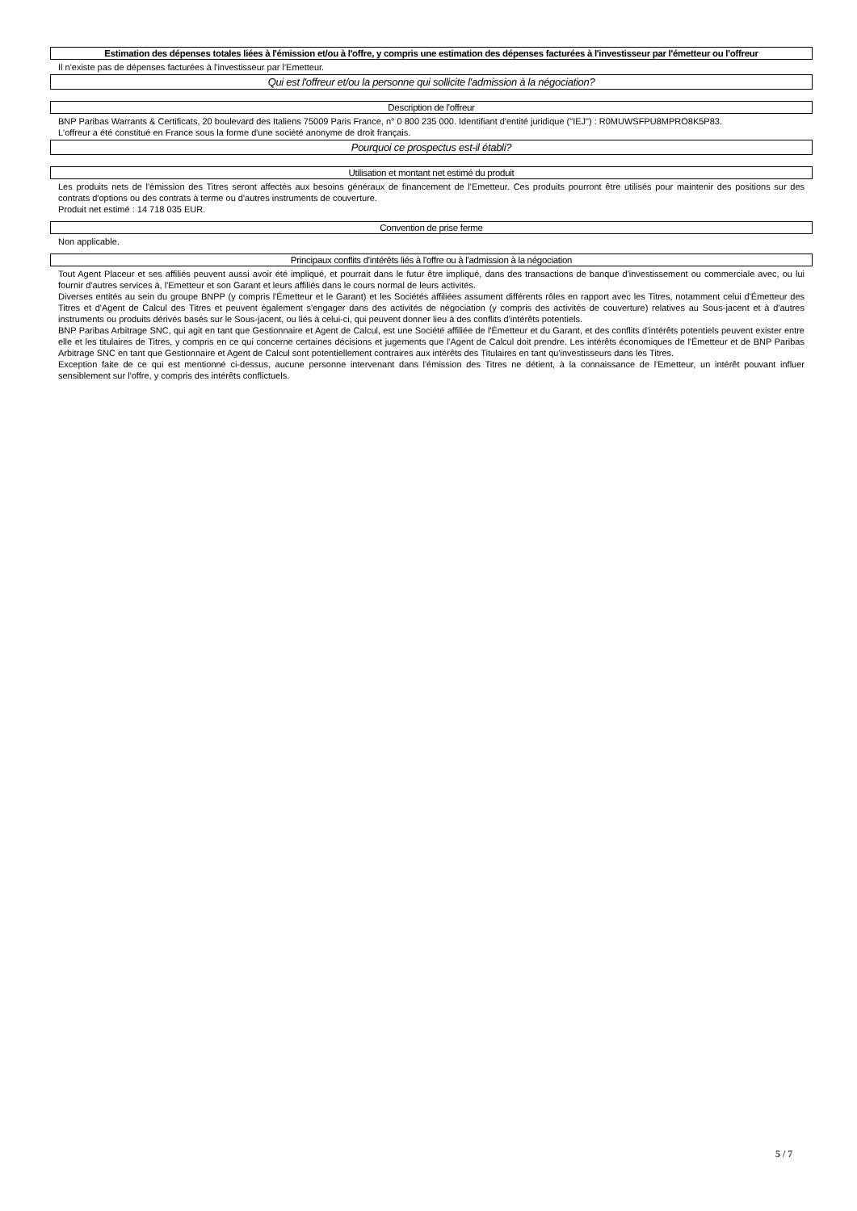Estimation des dépenses totales liées à l'émission et/ou à l'offre, y compris une estimation des dépenses facturées à l'investisseur par l'émetteur ou l'offreur
Il n'existe pas de dépenses facturées à l'investisseur par l'Emetteur.
Qui est l'offreur et/ou la personne qui sollicite l'admission à la négociation?
Description de l'offreur
BNP Paribas Warrants & Certificats, 20 boulevard des Italiens 75009 Paris France, n° 0 800 235 000. Identifiant d'entité juridique ("IEJ") : R0MUWSFPU8MPRO8K5P83.
L'offreur a été constitué en France sous la forme d'une société anonyme de droit français.
Pourquoi ce prospectus est-il établi?
Utilisation et montant net estimé du produit
Les produits nets de l'émission des Titres seront affectés aux besoins généraux de financement de l'Emetteur. Ces produits pourront être utilisés pour maintenir des positions sur des contrats d'options ou des contrats à terme ou d'autres instruments de couverture.
Produit net estimé : 14 718 035 EUR.
Convention de prise ferme
Non applicable.
Principaux conflits d'intérêts liés à l'offre ou à l'admission à la négociation
Tout Agent Placeur et ses affiliés peuvent aussi avoir été impliqué, et pourrait dans le futur être impliqué, dans des transactions de banque d'investissement ou commerciale avec, ou lui fournir d'autres services à, l'Emetteur et son Garant et leurs affiliés dans le cours normal de leurs activités.
Diverses entités au sein du groupe BNPP (y compris l'Émetteur et le Garant) et les Sociétés affiliées assument différents rôles en rapport avec les Titres, notamment celui d'Émetteur des Titres et d'Agent de Calcul des Titres et peuvent également s'engager dans des activités de négociation (y compris des activités de couverture) relatives au Sous-jacent et à d'autres instruments ou produits dérivés basés sur le Sous-jacent, ou liés à celui-ci, qui peuvent donner lieu à des conflits d'intérêts potentiels.
BNP Paribas Arbitrage SNC, qui agit en tant que Gestionnaire et Agent de Calcul, est une Société affiliée de l'Émetteur et du Garant, et des conflits d'intérêts potentiels peuvent exister entre elle et les titulaires de Titres, y compris en ce qui concerne certaines décisions et jugements que l'Agent de Calcul doit prendre. Les intérêts économiques de l'Émetteur et de BNP Paribas Arbitrage SNC en tant que Gestionnaire et Agent de Calcul sont potentiellement contraires aux intérêts des Titulaires en tant qu'investisseurs dans les Titres.
Exception faite de ce qui est mentionné ci-dessus, aucune personne intervenant dans l'émission des Titres ne détient, à la connaissance de l'Emetteur, un intérêt pouvant influer sensiblement sur l'offre, y compris des intérêts conflictuels.
5 / 7